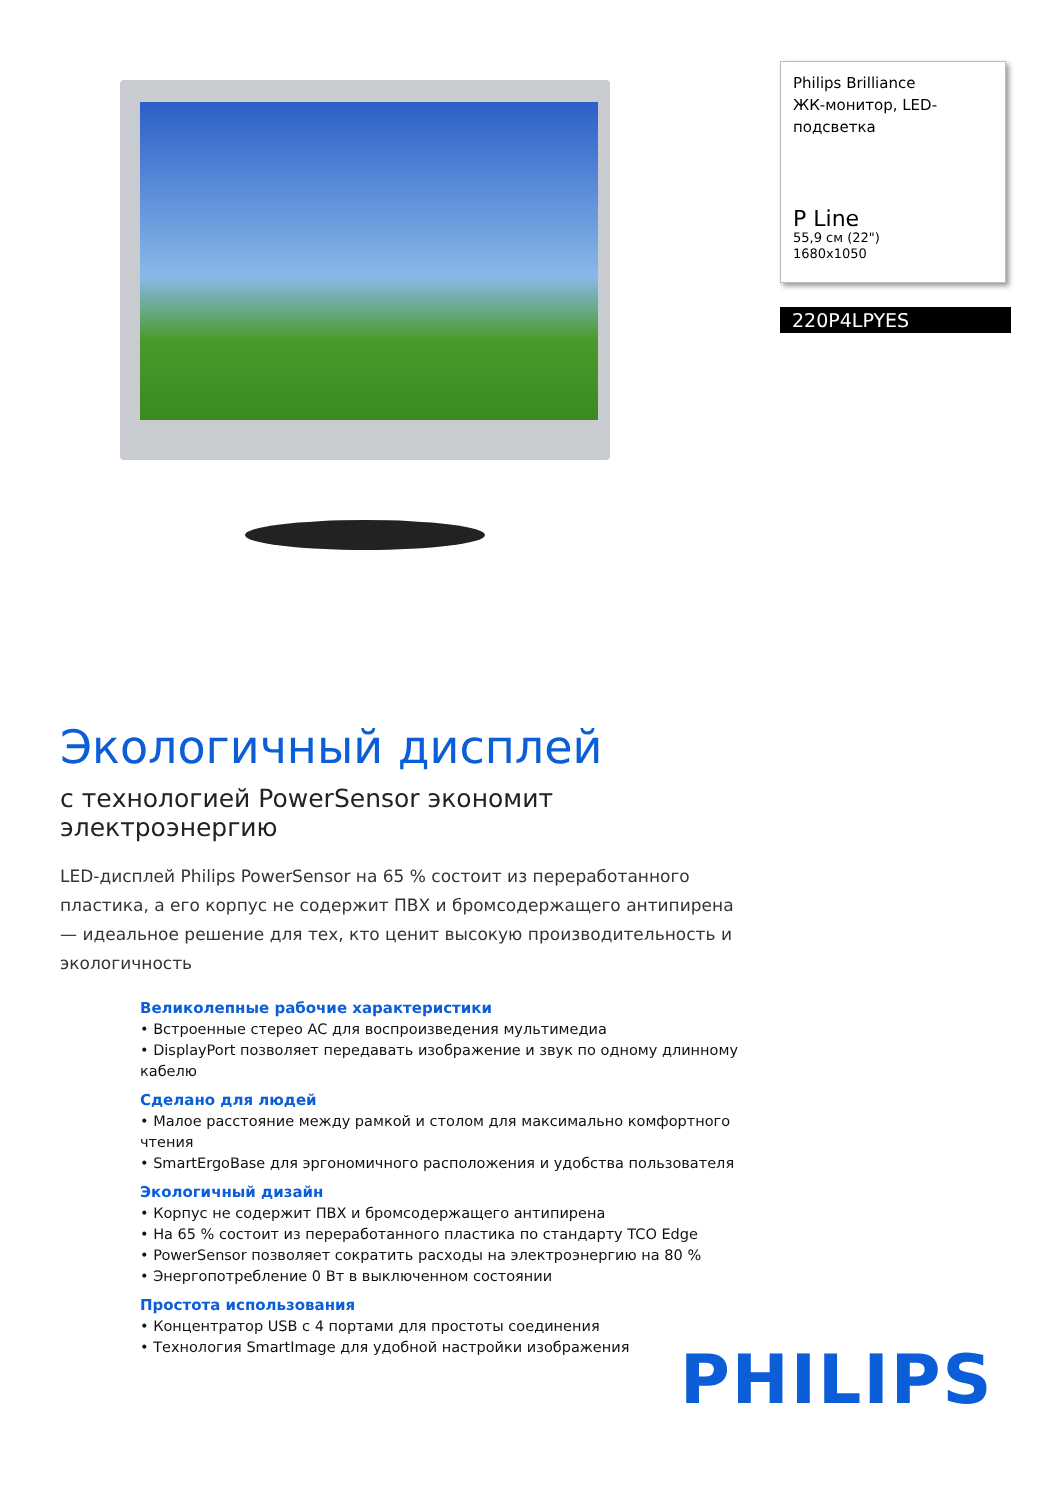Экологичный дисплей
с технологией PowerSensor экономит электроэнергию
LED-дисплей Philips PowerSensor на 65 % состоит из переработанного пластика, а его корпус не содержит ПВХ и бромсодержащего антипирена — идеальное решение для тех, кто ценит высокую производительность и экологичность
Великолепные рабочие характеристики
• Встроенные стерео АС для воспроизведения мультимедиа
• DisplayPort позволяет передавать изображение и звук по одному длинному кабелю
Сделано для людей
• Малое расстояние между рамкой и столом для максимально комфортного чтения
• SmartErgoBase для эргономичного расположения и удобства пользователя
Экологичный дизайн
• Корпус не содержит ПВХ и бромсодержащего антипирена
• На 65 % состоит из переработанного пластика по стандарту TCO Edge
• PowerSensor позволяет сократить расходы на электроэнергию на 80 %
• Энергопотребление 0 Вт в выключенном состоянии
Простота использования
• Концентратор USB с 4 портами для простоты соединения
• Технология SmartImage для удобной настройки изображения
Philips Brilliance
ЖК-монитор, LED-подсветка
P Line
55,9 см (22")
1680x1050
220P4LPYES
PHILIPS